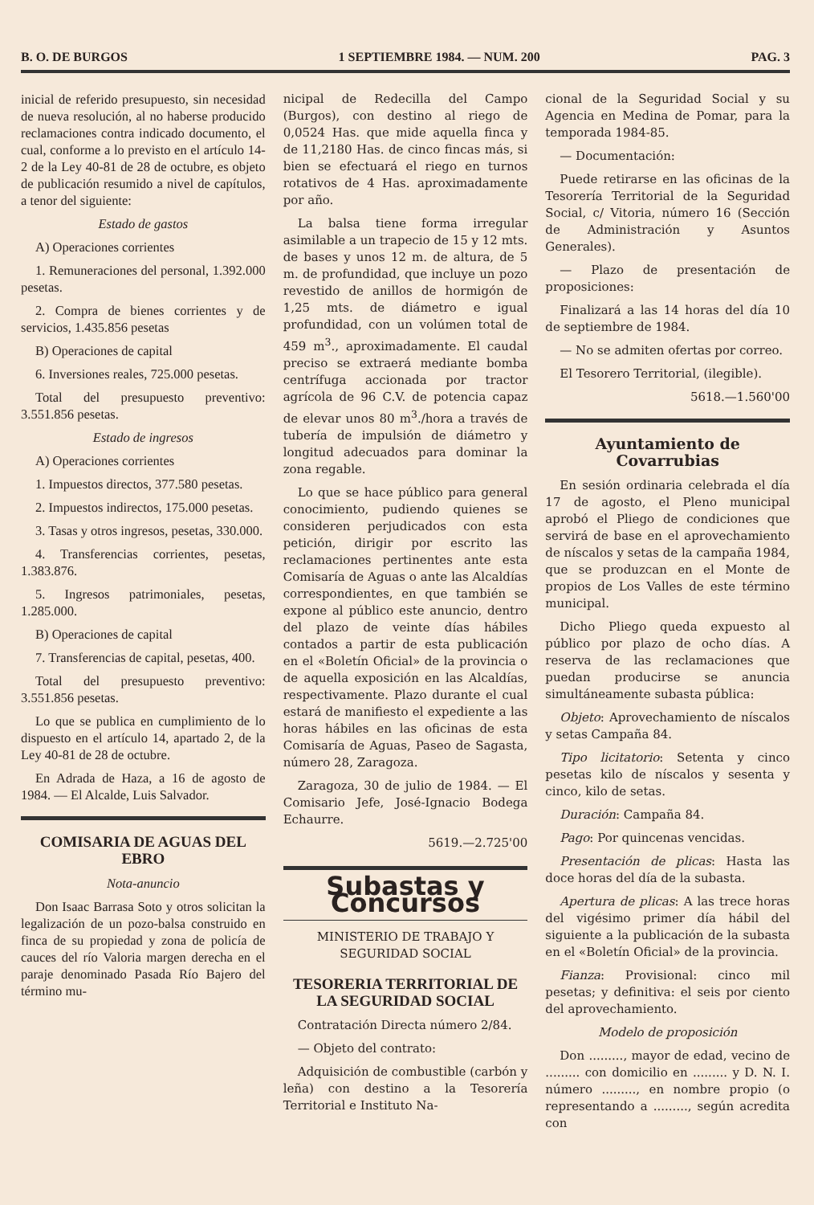B. O. DE BURGOS 1 SEPTIEMBRE 1984. — NUM. 200 PAG. 3
inicial de referido presupuesto, sin necesidad de nueva resolución, al no haberse producido reclamaciones contra indicado documento, el cual, conforme a lo previsto en el artículo 14-2 de la Ley 40-81 de 28 de octubre, es objeto de publicación resumido a nivel de capítulos, a tenor del siguiente:
Estado de gastos
A) Operaciones corrientes
1. Remuneraciones del personal, 1.392.000 pesetas.
2. Compra de bienes corrientes y de servicios, 1.435.856 pesetas
B) Operaciones de capital
6. Inversiones reales, 725.000 pesetas.
Total del presupuesto preventivo: 3.551.856 pesetas.
Estado de ingresos
A) Operaciones corrientes
1. Impuestos directos, 377.580 pesetas.
2. Impuestos indirectos, 175.000 pesetas.
3. Tasas y otros ingresos, pesetas, 330.000.
4. Transferencias corrientes, pesetas, 1.383.876.
5. Ingresos patrimoniales, pesetas, 1.285.000.
B) Operaciones de capital
7. Transferencias de capital, pesetas, 400.
Total del presupuesto preventivo: 3.551.856 pesetas.
Lo que se publica en cumplimiento de lo dispuesto en el artículo 14, apartado 2, de la Ley 40-81 de 28 de octubre.
En Adrada de Haza, a 16 de agosto de 1984. — El Alcalde, Luis Salvador.
COMISARIA DE AGUAS DEL EBRO
Nota-anuncio
Don Isaac Barrasa Soto y otros solicitan la legalización de un pozo-balsa construido en finca de su propiedad y zona de policía de cauces del río Valoria margen derecha en el paraje denominado Pasada Río Bajero del término mu-
nicipal de Redecilla del Campo (Burgos), con destino al riego de 0,0524 Has. que mide aquella finca y de 11,2180 Has. de cinco fincas más, si bien se efectuará el riego en turnos rotativos de 4 Has. aproximadamente por año.
La balsa tiene forma irregular asimilable a un trapecio de 15 y 12 mts. de bases y unos 12 m. de altura, de 5 m. de profundidad, que incluye un pozo revestido de anillos de hormigón de 1,25 mts. de diámetro e igual profundidad, con un volúmen total de 459 m<sup>3</sup>., aproximadamente. El caudal preciso se extraerá mediante bomba centrífuga accionada por tractor agrícola de 96 C.V. de potencia capaz de elevar unos 80 m<sup>3</sup>./hora a través de tubería de impulsión de diámetro y longitud adecuados para dominar la zona regable.
Lo que se hace público para general conocimiento, pudiendo quienes se consideren perjudicados con esta petición, dirigir por escrito las reclamaciones pertinentes ante esta Comisaría de Aguas o ante las Alcaldías correspondientes, en que también se expone al público este anuncio, dentro del plazo de veinte días hábiles contados a partir de esta publicación en el «Boletín Oficial» de la provincia o de aquella exposición en las Alcaldías, respectivamente. Plazo durante el cual estará de manifiesto el expediente a las horas hábiles en las oficinas de esta Comisaría de Aguas, Paseo de Sagasta, número 28, Zaragoza.
Zaragoza, 30 de julio de 1984. — El Comisario Jefe, José-Ignacio Bodega Echaurre.
5619.—2.725'00
Subastas y Concursos
MINISTERIO DE TRABAJO Y SEGURIDAD SOCIAL
TESORERIA TERRITORIAL DE LA SEGURIDAD SOCIAL
Contratación Directa número 2/84.
— Objeto del contrato:
Adquisición de combustible (carbón y leña) con destino a la Tesorería Territorial e Instituto Na-
cional de la Seguridad Social y su Agencia en Medina de Pomar, para la temporada 1984-85.
— Documentación:
Puede retirarse en las oficinas de la Tesorería Territorial de la Seguridad Social, c/ Vitoria, número 16 (Sección de Administración y Asuntos Generales).
— Plazo de presentación de proposiciones:
Finalizará a las 14 horas del día 10 de septiembre de 1984.
— No se admiten ofertas por correo.
El Tesorero Territorial, (ilegible).
5618.—1.560'00
Ayuntamiento de Covarrubias
En sesión ordinaria celebrada el día 17 de agosto, el Pleno municipal aprobó el Pliego de condiciones que servirá de base en el aprovechamiento de níscalos y setas de la campaña 1984, que se produzcan en el Monte de propios de Los Valles de este término municipal.
Dicho Pliego queda expuesto al público por plazo de ocho días. A reserva de las reclamaciones que puedan producirse se anuncia simultáneamente subasta pública:
Objeto: Aprovechamiento de níscalos y setas Campaña 84.
Tipo licitatorio: Setenta y cinco pesetas kilo de níscalos y sesenta y cinco, kilo de setas.
Duración: Campaña 84.
Pago: Por quincenas vencidas.
Presentación de plicas: Hasta las doce horas del día de la subasta.
Apertura de plicas: A las trece horas del vigésimo primer día hábil del siguiente a la publicación de la subasta en el «Boletín Oficial» de la provincia.
Fianza: Provisional: cinco mil pesetas; y definitiva: el seis por ciento del aprovechamiento.
Modelo de proposición
Don ........., mayor de edad, vecino de ......... con domicilio en ......... y D. N. I. número ........., en nombre propio (o representando a ........., según acredita con